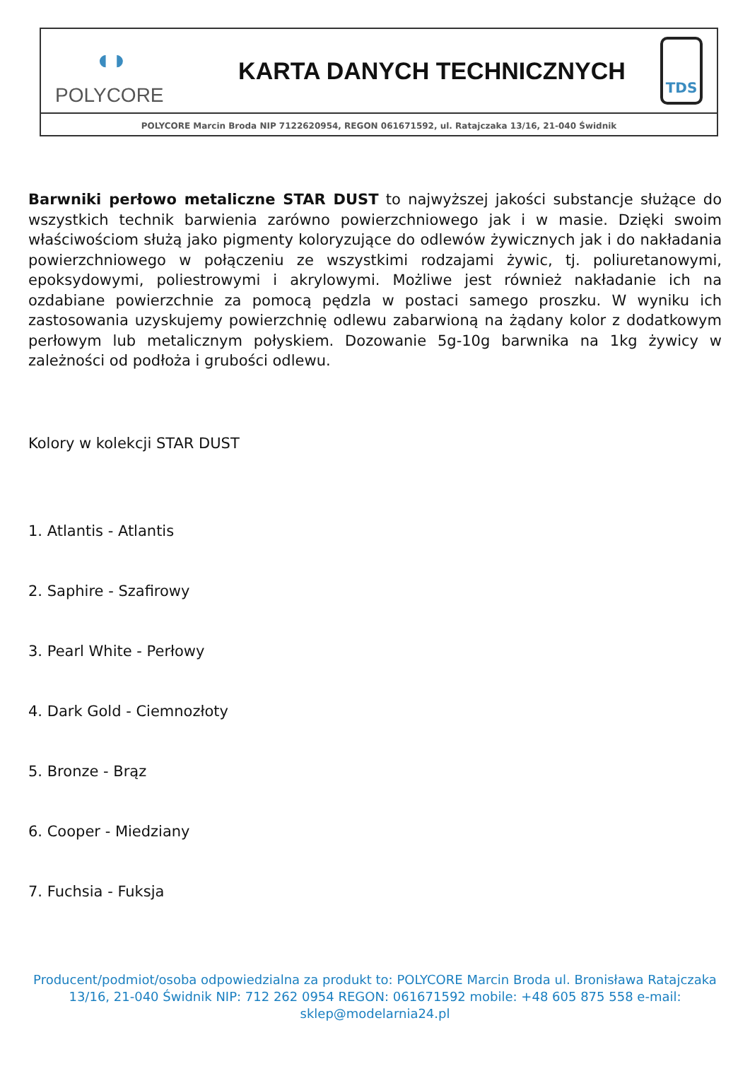◖◗
POLYCORE
KARTA DANYCH TECHNICZNYCH
TDS
POLYCORE Marcin Broda NIP 7122620954, REGON 061671592, ul. Ratajczaka 13/16, 21-040 Świdnik
Barwniki perłowo metaliczne STAR DUST to najwyższej jakości substancje służące do wszystkich technik barwienia zarówno powierzchniowego jak i w masie. Dzięki swoim właściwościom służą jako pigmenty koloryzujące do odlewów żywicznych jak i do nakładania powierzchniowego w połączeniu ze wszystkimi rodzajami żywic, tj. poliuretanowymi, epoksydowymi, poliestrowymi i akrylowymi. Możliwe jest również nakładanie ich na ozdabiane powierzchnie za pomocą pędzla w postaci samego proszku. W wyniku ich zastosowania uzyskujemy powierzchnię odlewu zabarwioną na żądany kolor z dodatkowym perłowym lub metalicznym połyskiem. Dozowanie 5g-10g barwnika na 1kg żywicy w zależności od podłoża i grubości odlewu.
Kolory w kolekcji STAR DUST
1. Atlantis - Atlantis
2. Saphire - Szafirowy
3. Pearl White - Perłowy
4. Dark Gold - Ciemnozłoty
5. Bronze - Brąz
6. Cooper - Miedziany
7. Fuchsia - Fuksja
Producent/podmiot/osoba odpowiedzialna za produkt to: POLYCORE Marcin Broda ul. Bronisława Ratajczaka 13/16, 21-040 Świdnik NIP: 712 262 0954 REGON: 061671592 mobile: +48 605 875 558 e-mail: sklep@modelarnia24.pl